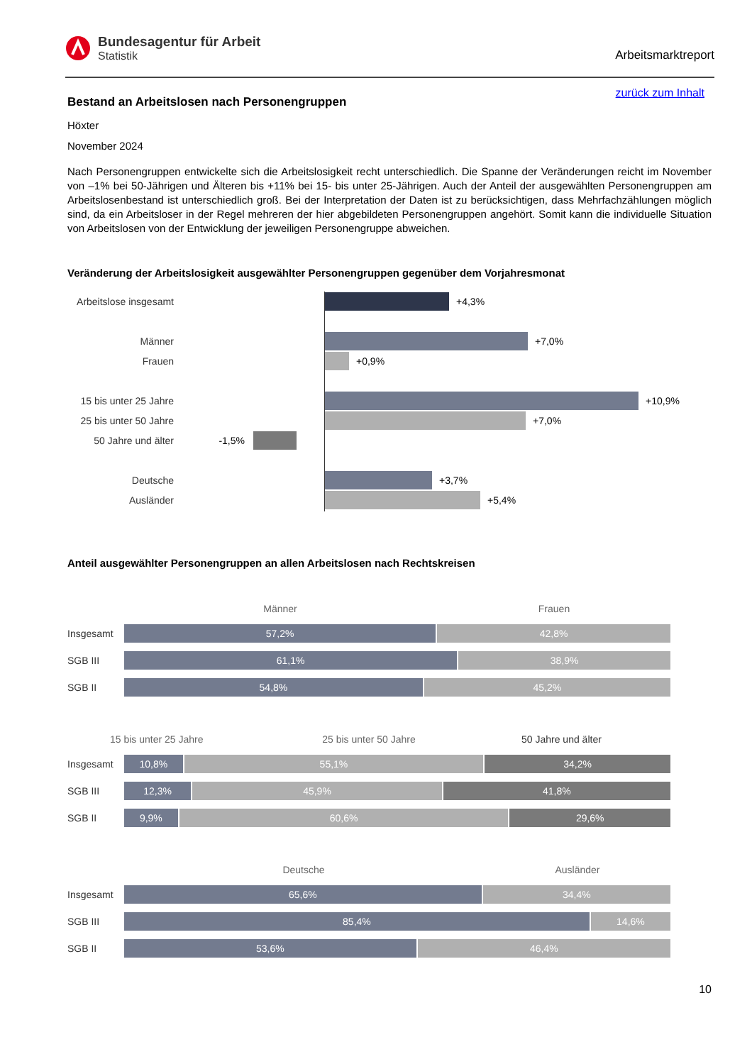Bundesagentur für Arbeit
Statistik
Arbeitsmarktreport
Bestand an Arbeitslosen nach Personengruppen
zurück zum Inhalt
Höxter
November 2024
Nach Personengruppen entwickelte sich die Arbeitslosigkeit recht unterschiedlich. Die Spanne der Veränderungen reicht im November von –1% bei 50-Jährigen und Älteren bis +11% bei 15- bis unter 25-Jährigen. Auch der Anteil der ausgewählten Personengruppen am Arbeitslosenbestand ist unterschiedlich groß. Bei der Interpretation der Daten ist zu berücksichtigen, dass Mehrfachzählungen möglich sind, da ein Arbeitsloser in der Regel mehreren der hier abgebildeten Personengruppen angehört. Somit kann die individuelle Situation von Arbeitslosen von der Entwicklung der jeweiligen Personengruppe abweichen.
Veränderung der Arbeitslosigkeit ausgewählter Personengruppen gegenüber dem Vorjahresmonat
Arbeitslose insgesamt
+4,3%
Männer +7,0%
Frauen +0,9%
15 bis unter 25 Jahre
+10,9%
25 bis unter 50 Jahre
+7,0%
50 Jahre und älter
-1,5%
Deutsche +3,7%
Ausländer +5,4%
Anteil ausgewählter Personengruppen an allen Arbeitslosen nach Rechtskreisen
Männer Frauen
Insgesamt
57,2% 42,8%
SGB III
61,1% 38,9%
SGB II
54,8% 45,2%
15 bis unter 25 Jahre 25 bis unter 50 Jahre 50 Jahre und älter
Insgesamt
10,8% 55,1% 34,2%
SGB III
12,3% 45,9% 41,8%
SGB II
9,9% 60,6% 29,6%
Deutsche Ausländer
Insgesamt
65,6% 34,4%
SGB III
85,4% 14,6%
SGB II
53,6% 46,4%
10